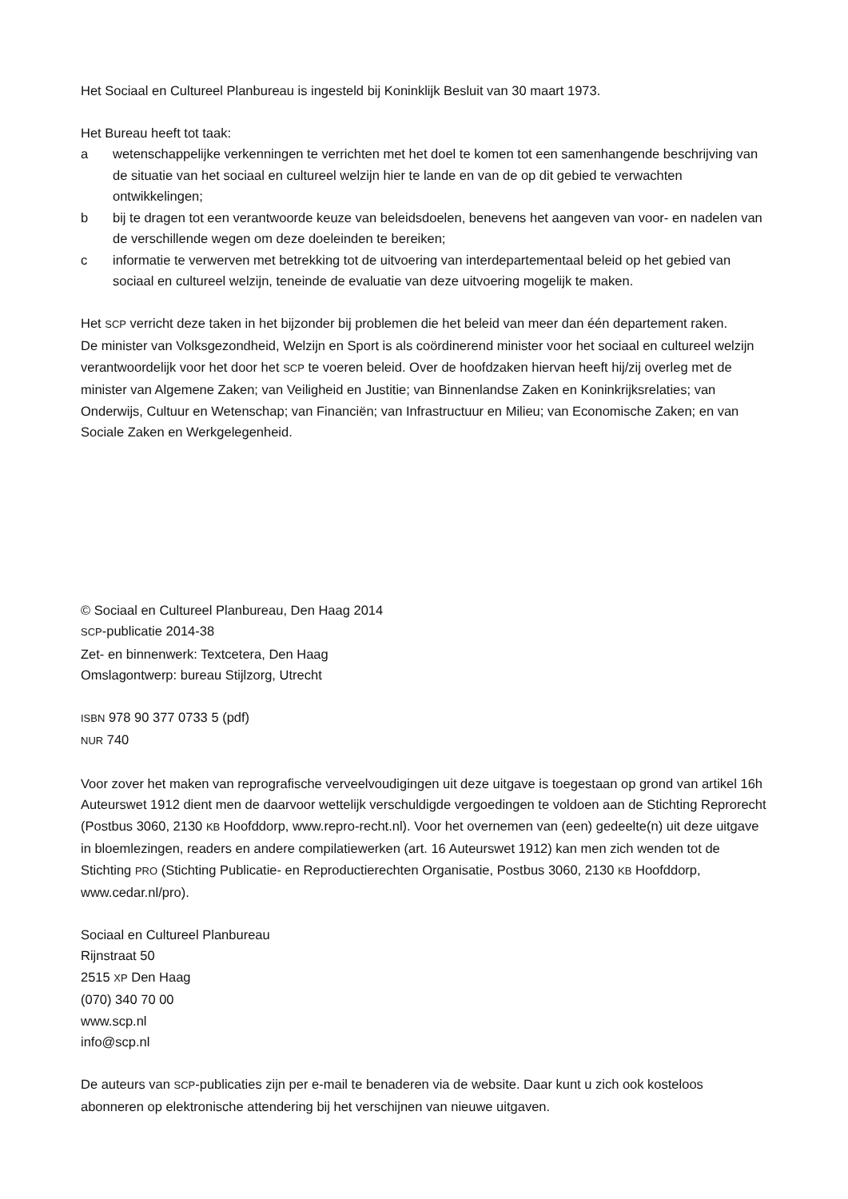Het Sociaal en Cultureel Planbureau is ingesteld bij Koninklijk Besluit van 30 maart 1973.
Het Bureau heeft tot taak:
a wetenschappelijke verkenningen te verrichten met het doel te komen tot een samenhangende beschrijving van de situatie van het sociaal en cultureel welzijn hier te lande en van de op dit gebied te verwachten ontwikkelingen;
b bij te dragen tot een verantwoorde keuze van beleidsdoelen, benevens het aangeven van voor- en nadelen van de verschillende wegen om deze doeleinden te bereiken;
c informatie te verwerven met betrekking tot de uitvoering van interdepartementaal beleid op het gebied van sociaal en cultureel welzijn, teneinde de evaluatie van deze uitvoering mogelijk te maken.
Het SCP verricht deze taken in het bijzonder bij problemen die het beleid van meer dan één departement raken.
De minister van Volksgezondheid, Welzijn en Sport is als coördinerend minister voor het sociaal en cultureel welzijn verantwoordelijk voor het door het SCP te voeren beleid. Over de hoofdzaken hiervan heeft hij/zij overleg met de minister van Algemene Zaken; van Veiligheid en Justitie; van Binnenlandse Zaken en Koninkrijksrelaties; van Onderwijs, Cultuur en Wetenschap; van Financiën; van Infrastructuur en Milieu; van Economische Zaken; en van Sociale Zaken en Werkgelegenheid.
© Sociaal en Cultureel Planbureau, Den Haag 2014
SCP-publicatie 2014-38
Zet- en binnenwerk: Textcetera, Den Haag
Omslagontwerp: bureau Stijlzorg, Utrecht
ISBN 978 90 377 0733 5 (pdf)
NUR 740
Voor zover het maken van reprografische verveelvoudigingen uit deze uitgave is toegestaan op grond van artikel 16h Auteurswet 1912 dient men de daarvoor wettelijk verschuldigde vergoedingen te voldoen aan de Stichting Reprorecht (Postbus 3060, 2130 KB Hoofddorp, www.repro-recht.nl). Voor het overnemen van (een) gedeelte(n) uit deze uitgave in bloemlezingen, readers en andere compilatiewerken (art. 16 Auteurswet 1912) kan men zich wenden tot de Stichting PRO (Stichting Publicatie- en Reproductierechten Organisatie, Postbus 3060, 2130 KB Hoofddorp, www.cedar.nl/pro).
Sociaal en Cultureel Planbureau
Rijnstraat 50
2515 XP Den Haag
(070) 340 70 00
www.scp.nl
info@scp.nl
De auteurs van SCP-publicaties zijn per e-mail te benaderen via de website. Daar kunt u zich ook kosteloos abonneren op elektronische attendering bij het verschijnen van nieuwe uitgaven.